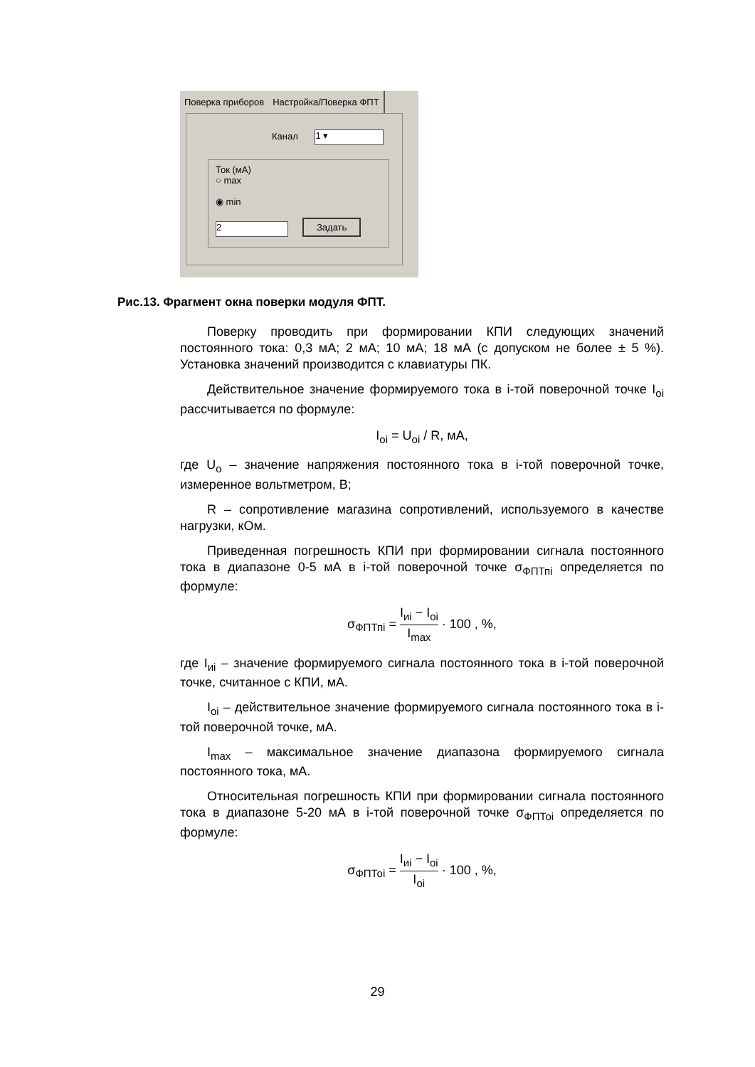Поверка приборов Настройка/Поверка ФПТ
Канал 1 ▾
Ток (мА)
○ max
◉ min
2 Задать
Рис.13. Фрагмент окна поверки модуля ФПТ.
Поверку проводить при формировании КПИ следующих значений постоянного тока: 0,3 мА; 2 мА; 10 мА; 18 мА (с допуском не более ± 5 %). Установка значений производится с клавиатуры ПК.
Действительное значение формируемого тока в i-той поверочной точке I<sub>oi</sub> рассчитывается по формуле:
I<sub>oi</sub> = U<sub>oi</sub> / R, мА,
где U<sub>o</sub> – значение напряжения постоянного тока в i-той поверочной точке, измеренное вольтметром, В;
R – сопротивление магазина сопротивлений, используемого в качестве нагрузки, кОм.
Приведенная погрешность КПИ при формировании сигнала постоянного тока в диапазоне 0-5 мА в i-той поверочной точке σ<sub>ФПТпi</sub> определяется по формуле:
σ<sub>ФПТпi</sub> = I<sub>иi</sub> − I<sub>oi</sub> I<sub>max</sub> · 100 , %,
где I<sub>иi</sub> – значение формируемого сигнала постоянного тока в i-той поверочной точке, считанное с КПИ, мА.
I<sub>oi</sub> – действительное значение формируемого сигнала постоянного тока в i-той поверочной точке, мА.
I<sub>max</sub> – максимальное значение диапазона формируемого сигнала постоянного тока, мА.
Относительная погрешность КПИ при формировании сигнала постоянного тока в диапазоне 5-20 мА в i-той поверочной точке σ<sub>ФПТоi</sub> определяется по формуле:
σ<sub>ФПТоi</sub> = I<sub>иi</sub> − I<sub>oi</sub> I<sub>oi</sub> · 100 , %,
29